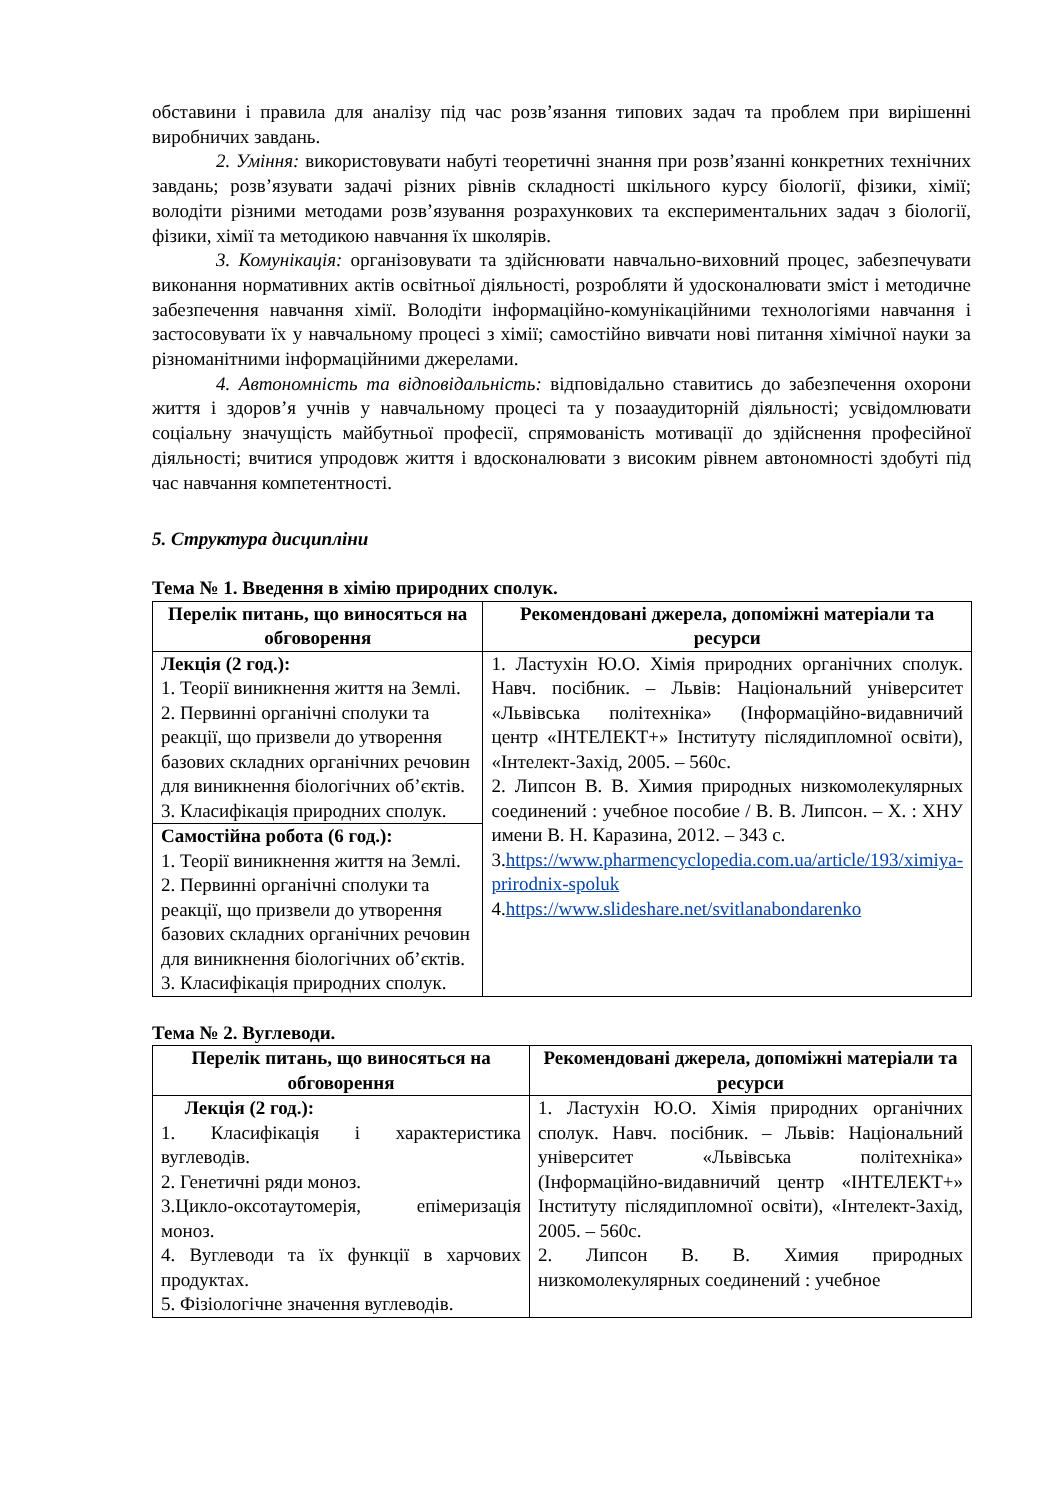обставини і правила для аналізу під час розв’язання типових задач та проблем при вирішенні виробничих завдань.
2. Уміння: використовувати набуті теоретичні знання при розв’язанні конкретних технічних завдань; розв’язувати задачі різних рівнів складності шкільного курсу біології, фізики, хімії; володіти різними методами розв’язування розрахункових та експериментальних задач з біології, фізики, хімії та методикою навчання їх школярів.
3. Комунікація: організовувати та здійснювати навчально-виховний процес, забезпечувати виконання нормативних актів освітньої діяльності, розробляти й удосконалювати зміст і методичне забезпечення навчання хімії. Володіти інформаційно-комунікаційними технологіями навчання і застосовувати їх у навчальному процесі з хімії; самостійно вивчати нові питання хімічної науки за різноманітними інформаційними джерелами.
4. Автономність та відповідальність: відповідально ставитись до забезпечення охорони життя і здоров’я учнів у навчальному процесі та у позааудиторній діяльності; усвідомлювати соціальну значущість майбутньої професії, спрямованість мотивації до здійснення професійної діяльності; вчитися упродовж життя і вдосконалювати з високим рівнем автономності здобуті під час навчання компетентності.
5. Структура дисципліни
Тема № 1. Введення в хімію природних сполук.
| Перелік питань, що виносяться на обговорення | Рекомендовані джерела, допоміжні матеріали та ресурси |
| --- | --- |
| Лекція (2 год.): 1. Теорії виникнення життя на Землі. 2. Первинні органічні сполуки та реакції, що призвели до утворення базових складних органічних речовин для виникнення біологічних об’єктів. 3. Класифікація природних сполук. | 1. Ластухін Ю.О. Хімія природних органічних сполук. Навч. посібник. – Львів: Національний університет «Львівська політехніка» (Інформаційно-видавничий центр «ІНТЕЛЕКТ+» Інституту післядипломної освіти), «Інтелект-Захід, 2005. – 560с. 2. Липсон В. В. Химия природных низкомолекулярных соединений : учебное пособие / В. В. Липсон. – Х. : ХНУ имени В. Н. Каразина, 2012. – 343 с. 3. https://www.pharmencyclopedia.com.ua/article/193/ximiya-prirodnix-spoluk 4. https://www.slideshare.net/svitlanabondarenko |
| Самостійна робота (6 год.): 1. Теорії виникнення життя на Землі. 2. Первинні органічні сполуки та реакції, що призвели до утворення базових складних органічних речовин для виникнення біологічних об’єктів. 3. Класифікація природних сполук. | |
Тема № 2. Вуглеводи.
| Перелік питань, що виносяться на обговорення | Рекомендовані джерела, допоміжні матеріали та ресурси |
| --- | --- |
| Лекція (2 год.): 1. Класифікація і характеристика вуглеводів. 2. Генетичні ряди моноз. 3.Цикло-оксотаутомерія, епімеризація моноз. 4. Вуглеводи та їх функції в харчових продуктах. 5. Фізіологічне значення вуглеводів. | 1. Ластухін Ю.О. Хімія природних органічних сполук. Навч. посібник. – Львів: Національний університет «Львівська політехніка» (Інформаційно-видавничий центр «ІНТЕЛЕКТ+» Інституту післядипломної освіти), «Інтелект-Захід, 2005. – 560с. 2. Липсон В. В. Химия природных низкомолекулярных соединений : учебное |